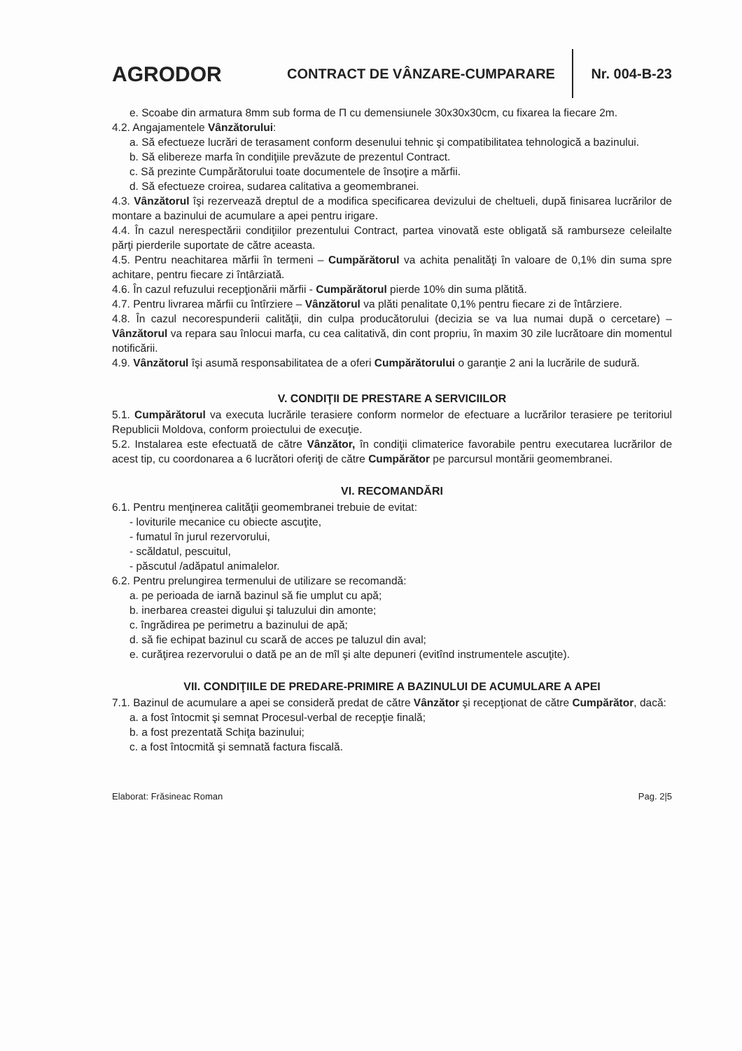AGRODOR
CONTRACT DE VÂNZARE-CUMPARARE
Nr. 004-B-23
e. Scoabe din armatura 8mm sub forma de Π cu demensiunele 30x30x30cm, cu fixarea la fiecare 2m.
4.2. Angajamentele Vânzătorului:
a. Să efectueze lucrări de terasament conform desenului tehnic şi compatibilitatea tehnologică a bazinului.
b. Să elibereze marfa în condiţiile prevăzute de prezentul Contract.
c. Să prezinte Cumpărătorului toate documentele de însoţire a mărfii.
d. Să efectueze croirea, sudarea calitativa a geomembranei.
4.3. Vânzătorul îşi rezervează dreptul de a modifica specificarea devizului de cheltueli, după finisarea lucrărilor de montare a bazinului de acumulare a apei pentru irigare.
4.4. În cazul nerespectării condiţiilor prezentului Contract, partea vinovată este obligată să ramburseze celeilalte părţi pierderile suportate de către aceasta.
4.5. Pentru neachitarea mărfii în termeni – Cumpărătorul va achita penalităţi în valoare de 0,1% din suma spre achitare, pentru fiecare zi întârziată.
4.6. În cazul refuzului recepţionării mărfii - Cumpărătorul pierde 10% din suma plătită.
4.7. Pentru livrarea mărfii cu întîrziere – Vânzătorul va plăti penalitate 0,1% pentru fiecare zi de întârziere.
4.8. În cazul necorespunderii calităţii, din culpa producătorului (decizia se va lua numai după o cercetare) – Vânzătorul va repara sau înlocui marfa, cu cea calitativă, din cont propriu, în maxim 30 zile lucrătoare din momentul notificării.
4.9. Vânzătorul îşi asumă responsabilitatea de a oferi Cumpărătorului o garanţie 2 ani la lucrările de sudură.
V. CONDIŢII DE PRESTARE A SERVICIILOR
5.1. Cumpărătorul va executa lucrările terasiere conform normelor de efectuare a lucrărilor terasiere pe teritoriul Republicii Moldova, conform proiectului de execuţie.
5.2. Instalarea este efectuată de către Vânzător, în condiţii climaterice favorabile pentru executarea lucrărilor de acest tip, cu coordonarea a 6 lucrători oferiţi de către Cumpărător pe parcursul montării geomembranei.
VI. RECOMANDĂRI
6.1. Pentru menţinerea calităţii geomembranei trebuie de evitat:
- loviturile mecanice cu obiecte ascuţite,
- fumatul în jurul rezervorului,
- scăldatul, pescuitul,
- păscutul /adăpatul animalelor.
6.2. Pentru prelungirea termenului de utilizare se recomandă:
a. pe perioada de iarnă bazinul să fie umplut cu apă;
b. inerbarea creastei digului şi taluzului din amonte;
c. îngrădirea pe perimetru a bazinului de apă;
d. să fie echipat bazinul cu scară de acces pe taluzul din aval;
e. curăţirea rezervorului o dată pe an de mîl şi alte depuneri (evitînd instrumentele ascuţite).
VII. CONDIŢIILE DE PREDARE-PRIMIRE A BAZINULUI DE ACUMULARE A APEI
7.1. Bazinul de acumulare a apei se consideră predat de către Vânzător şi recepţionat de către Cumpărător, dacă:
a. a fost întocmit şi semnat Procesul-verbal de recepţie finală;
b. a fost prezentată Schiţa bazinului;
c. a fost întocmită şi semnată factura fiscală.
Elaborat: Frăsineac Roman Pag. 2|5